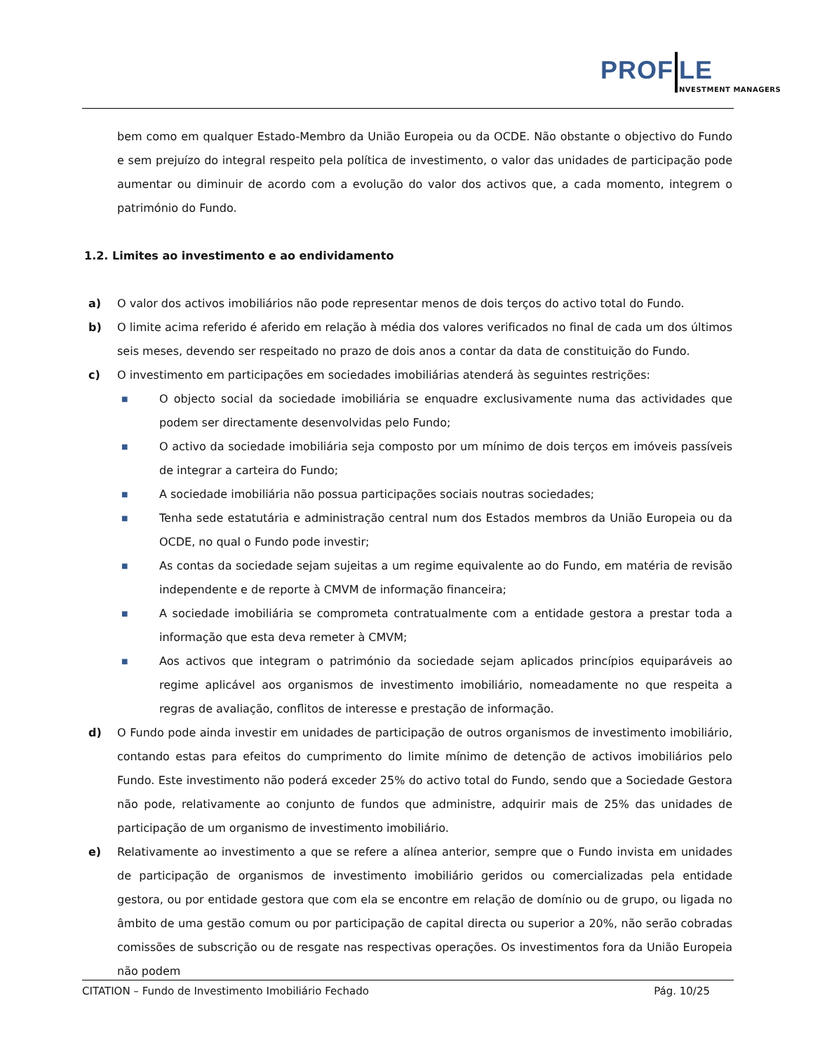PROF LE
NVESTMENT MANAGERS
bem como em qualquer Estado-Membro da União Europeia ou da OCDE. Não obstante o objectivo do Fundo e sem prejuízo do integral respeito pela política de investimento, o valor das unidades de participação pode aumentar ou diminuir de acordo com a evolução do valor dos activos que, a cada momento, integrem o património do Fundo.
1.2. Limites ao investimento e ao endividamento
a) O valor dos activos imobiliários não pode representar menos de dois terços do activo total do Fundo.
b) O limite acima referido é aferido em relação à média dos valores verificados no final de cada um dos últimos seis meses, devendo ser respeitado no prazo de dois anos a contar da data de constituição do Fundo.
c) O investimento em participações em sociedades imobiliárias atenderá às seguintes restrições:
■ O objecto social da sociedade imobiliária se enquadre exclusivamente numa das actividades que podem ser directamente desenvolvidas pelo Fundo;
■ O activo da sociedade imobiliária seja composto por um mínimo de dois terços em imóveis passíveis de integrar a carteira do Fundo;
■ A sociedade imobiliária não possua participações sociais noutras sociedades;
■ Tenha sede estatutária e administração central num dos Estados membros da União Europeia ou da OCDE, no qual o Fundo pode investir;
■ As contas da sociedade sejam sujeitas a um regime equivalente ao do Fundo, em matéria de revisão independente e de reporte à CMVM de informação financeira;
■ A sociedade imobiliária se comprometa contratualmente com a entidade gestora a prestar toda a informação que esta deva remeter à CMVM;
■ Aos activos que integram o património da sociedade sejam aplicados princípios equiparáveis ao regime aplicável aos organismos de investimento imobiliário, nomeadamente no que respeita a regras de avaliação, conflitos de interesse e prestação de informação.
d) O Fundo pode ainda investir em unidades de participação de outros organismos de investimento imobiliário, contando estas para efeitos do cumprimento do limite mínimo de detenção de activos imobiliários pelo Fundo. Este investimento não poderá exceder 25% do activo total do Fundo, sendo que a Sociedade Gestora não pode, relativamente ao conjunto de fundos que administre, adquirir mais de 25% das unidades de participação de um organismo de investimento imobiliário.
e) Relativamente ao investimento a que se refere a alínea anterior, sempre que o Fundo invista em unidades de participação de organismos de investimento imobiliário geridos ou comercializadas pela entidade gestora, ou por entidade gestora que com ela se encontre em relação de domínio ou de grupo, ou ligada no âmbito de uma gestão comum ou por participação de capital directa ou superior a 20%, não serão cobradas comissões de subscrição ou de resgate nas respectivas operações. Os investimentos fora da União Europeia não podem
CITATION – Fundo de Investimento Imobiliário Fechado Pág. 10/25